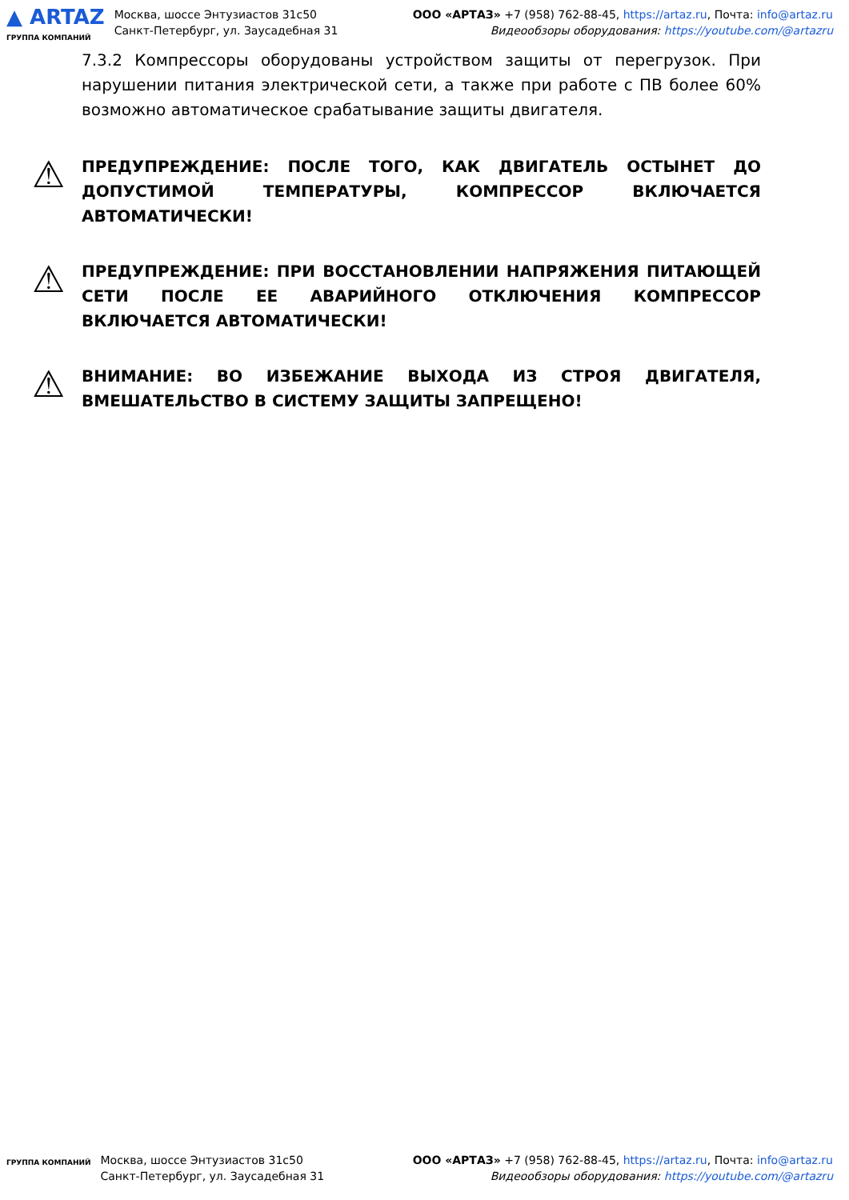▲ ARTAZ
ГРУППА КОМПАНИЙ
Москва, шоссе Энтузиастов 31с50
Санкт-Петербург, ул. Заусадебная 31
ООО «АРТАЗ» +7 (958) 762-88-45, https://artaz.ru, Почта: info@artaz.ru
Видеообзоры оборудования: https://youtube.com/@artazru
7.3.2 Компрессоры оборудованы устройством защиты от перегрузок. При нарушении питания электрической сети, а также при работе с ПВ более 60% возможно автоматическое срабатывание защиты двигателя.
⚠
ПРЕДУПРЕЖДЕНИЕ: ПОСЛЕ ТОГО, КАК ДВИГАТЕЛЬ ОСТЫНЕТ ДО ДОПУСТИМОЙ ТЕМПЕРАТУРЫ, КОМПРЕССОР ВКЛЮЧАЕТСЯ АВТОМАТИЧЕСКИ!
⚠
ПРЕДУПРЕЖДЕНИЕ: ПРИ ВОССТАНОВЛЕНИИ НАПРЯЖЕНИЯ ПИТАЮЩЕЙ СЕТИ ПОСЛЕ ЕЕ АВАРИЙНОГО ОТКЛЮЧЕНИЯ КОМПРЕССОР ВКЛЮЧАЕТСЯ АВТОМАТИЧЕСКИ!
⚠
ВНИМАНИЕ: ВО ИЗБЕЖАНИЕ ВЫХОДА ИЗ СТРОЯ ДВИГАТЕЛЯ, ВМЕШАТЕЛЬСТВО В СИСТЕМУ ЗАЩИТЫ ЗАПРЕЩЕНО!
ГРУППА КОМПАНИЙ
Москва, шоссе Энтузиастов 31с50
Санкт-Петербург, ул. Заусадебная 31
ООО «АРТАЗ» +7 (958) 762-88-45, https://artaz.ru, Почта: info@artaz.ru
Видеообзоры оборудования: https://youtube.com/@artazru